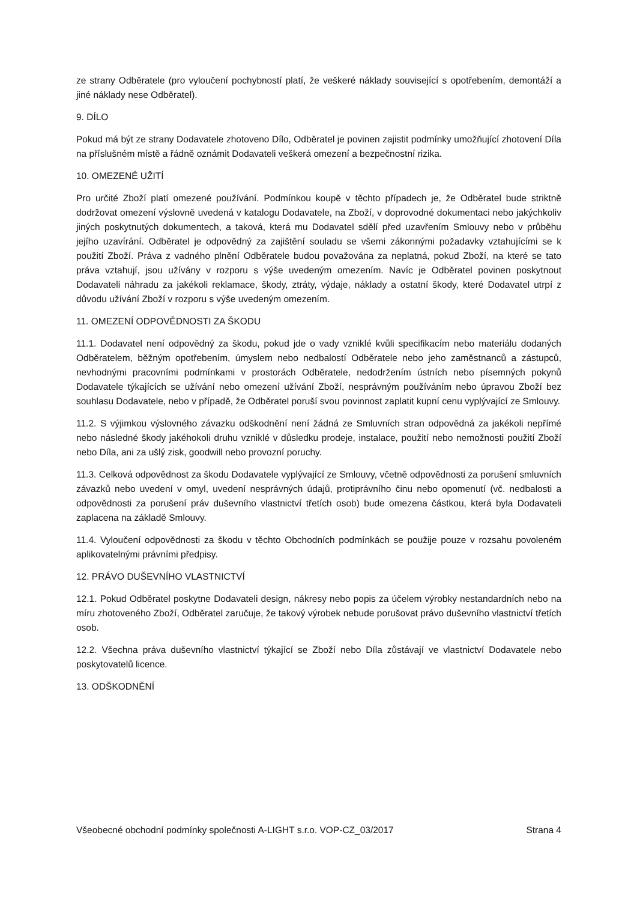ze strany Odběratele (pro vyloučení pochybností platí, že veškeré náklady související s opotřebením, demontáží a jiné náklady nese Odběratel).
9. DÍLO
Pokud má být ze strany Dodavatele zhotoveno Dílo, Odběratel je povinen zajistit podmínky umožňující zhotovení Díla na příslušném místě a řádně oznámit Dodavateli veškerá omezení a bezpečnostní rizika.
10. OMEZENÉ UŽITÍ
Pro určité Zboží platí omezené používání. Podmínkou koupě v těchto případech je, že Odběratel bude striktně dodržovat omezení výslovně uvedená v katalogu Dodavatele, na Zboží, v doprovodné dokumentaci nebo jakýchkoliv jiných poskytnutých dokumentech, a taková, která mu Dodavatel sdělí před uzavřením Smlouvy nebo v průběhu jejího uzavírání. Odběratel je odpovědný za zajištění souladu se všemi zákonnými požadavky vztahujícími se k použití Zboží. Práva z vadného plnění Odběratele budou považována za neplatná, pokud Zboží, na které se tato práva vztahují, jsou užívány v rozporu s výše uvedeným omezením. Navíc je Odběratel povinen poskytnout Dodavateli náhradu za jakékoli reklamace, škody, ztráty, výdaje, náklady a ostatní škody, které Dodavatel utrpí z důvodu užívání Zboží v rozporu s výše uvedeným omezením.
11. OMEZENÍ ODPOVĚDNOSTI ZA ŠKODU
11.1. Dodavatel není odpovědný za škodu, pokud jde o vady vzniklé kvůli specifikacím nebo materiálu dodaných Odběratelem, běžným opotřebením, úmyslem nebo nedbalostí Odběratele nebo jeho zaměstnanců a zástupců, nevhodnými pracovními podmínkami v prostorách Odběratele, nedodržením ústních nebo písemných pokynů Dodavatele týkajících se užívání nebo omezení užívání Zboží, nesprávným používáním nebo úpravou Zboží bez souhlasu Dodavatele, nebo v případě, že Odběratel poruší svou povinnost zaplatit kupní cenu vyplývající ze Smlouvy.
11.2. S výjimkou výslovného závazku odškodnění není žádná ze Smluvních stran odpovědná za jakékoli nepřímé nebo následné škody jakéhokoli druhu vzniklé v důsledku prodeje, instalace, použití nebo nemožnosti použití Zboží nebo Díla, ani za ušlý zisk, goodwill nebo provozní poruchy.
11.3. Celková odpovědnost za škodu Dodavatele vyplývající ze Smlouvy, včetně odpovědnosti za porušení smluvních závazků nebo uvedení v omyl, uvedení nesprávných údajů, protiprávního činu nebo opomenutí (vč. nedbalosti a odpovědnosti za porušení práv duševního vlastnictví třetích osob) bude omezena částkou, která byla Dodavateli zaplacena na základě Smlouvy.
11.4. Vyloučení odpovědnosti za škodu v těchto Obchodních podmínkách se použije pouze v rozsahu povoleném aplikovatelnými právními předpisy.
12. PRÁVO DUŠEVNÍHO VLASTNICTVÍ
12.1. Pokud Odběratel poskytne Dodavateli design, nákresy nebo popis za účelem výrobky nestandardních nebo na míru zhotoveného Zboží, Odběratel zaručuje, že takový výrobek nebude porušovat právo duševního vlastnictví třetích osob.
12.2. Všechna práva duševního vlastnictví týkající se Zboží nebo Díla zůstávají ve vlastnictví Dodavatele nebo poskytovatelů licence.
13. ODŠKODNĚNÍ
Všeobecné obchodní podmínky společnosti A-LIGHT s.r.o. VOP-CZ_03/2017 Strana 4